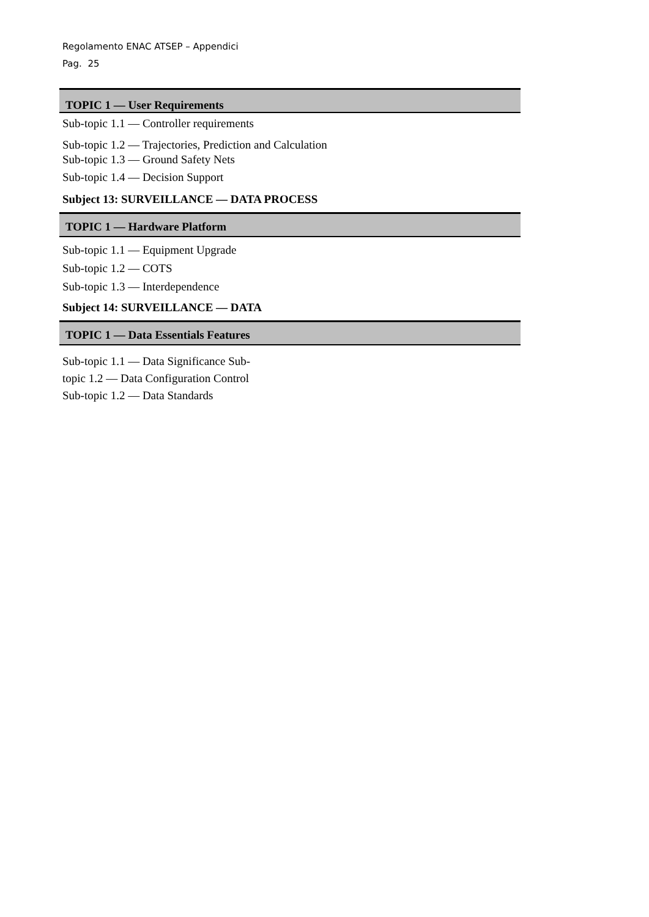Regolamento ENAC ATSEP – Appendici
Pag. 25
TOPIC 1 — User Requirements
Sub-topic 1.1 — Controller requirements
Sub-topic 1.2 — Trajectories, Prediction and Calculation
Sub-topic 1.3 — Ground Safety Nets
Sub-topic 1.4 — Decision Support
Subject 13: SURVEILLANCE — DATA PROCESS
TOPIC 1 — Hardware Platform
Sub-topic 1.1 — Equipment Upgrade
Sub-topic 1.2 — COTS
Sub-topic 1.3 — Interdependence
Subject 14: SURVEILLANCE — DATA
TOPIC 1 — Data Essentials Features
Sub-topic 1.1 — Data Significance Sub-
topic 1.2 — Data Configuration Control
Sub-topic 1.2 — Data Standards